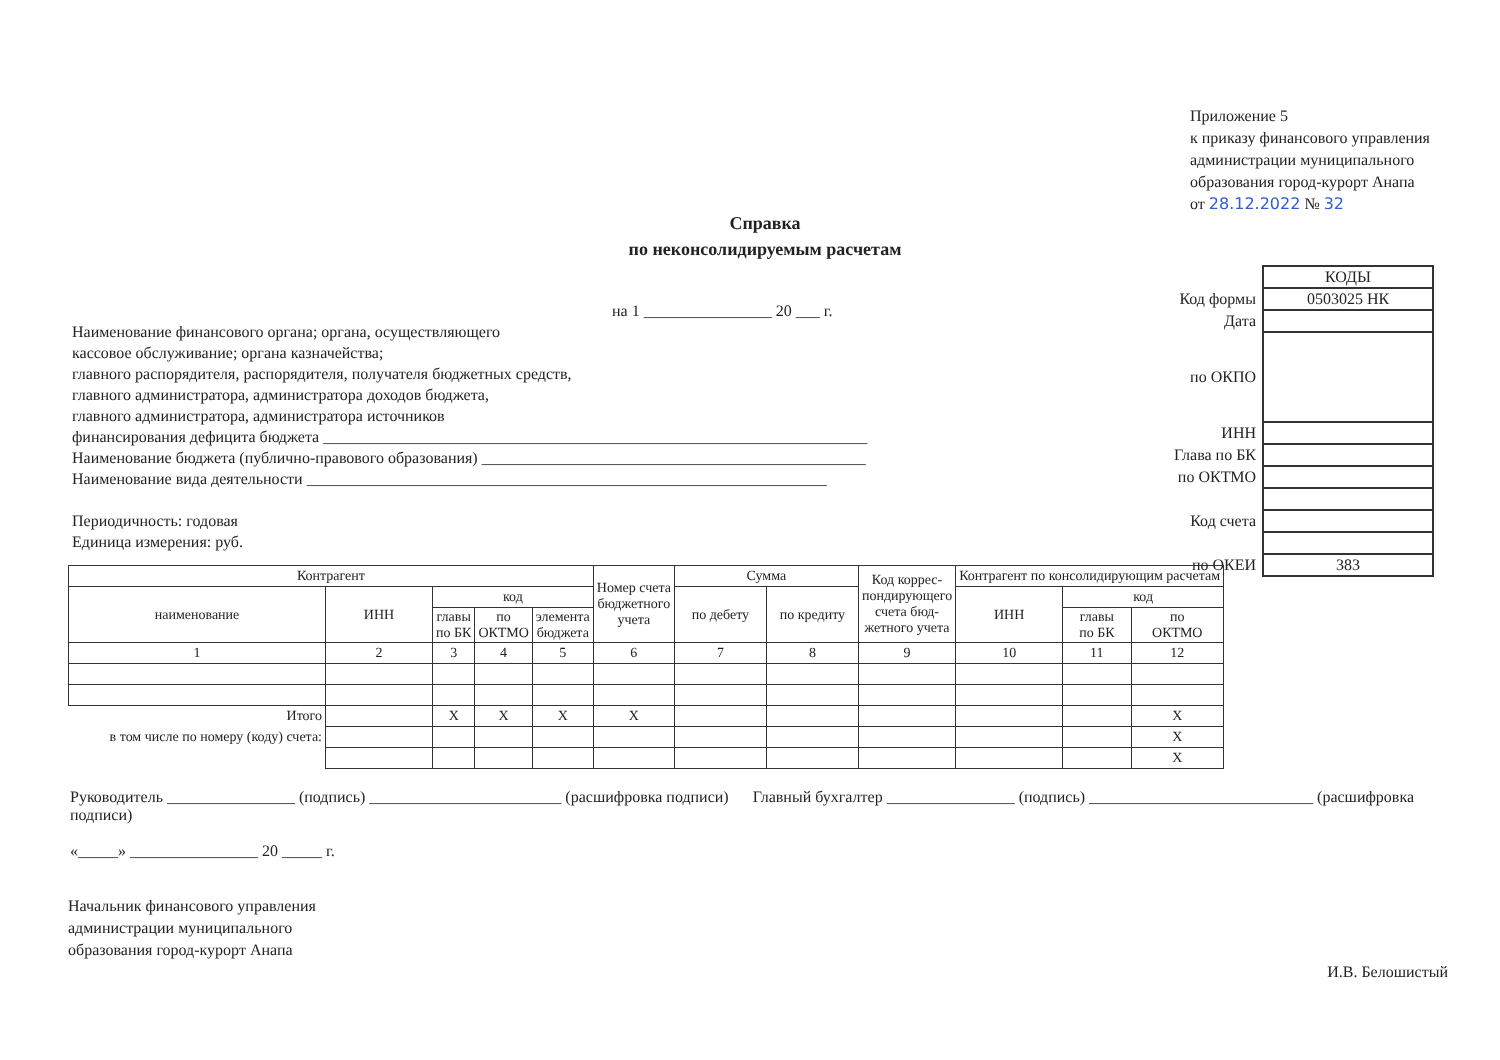Приложение 5
к приказу финансового управления
администрации муниципального
образования город-курорт Анапа
от 28.12.2022 № 32
Справка
по неконсолидируемым расчетам
| | КОДЫ |
| Код формы | 0503025 НК |
| Дата | |
| по ОКПО | |
| ИНН | |
| Глава по БК | |
| по ОКТМО | |
| Код счета | |
| по ОКЕИ | 383 |
на 1 ________________ 20 ___ г.
Наименование финансового органа; органа, осуществляющего
кассовое обслуживание; органа казначейства;
главного распорядителя, распорядителя, получателя бюджетных средств,
главного администратора, администратора доходов бюджета,
главного администратора, администратора источников
финансирования дефицита бюджета ____________________________________________________________________
Наименование бюджета (публично-правового образования) ________________________________________________
Наименование вида деятельности _________________________________________________________________
Периодичность: годовая
Единица измерения: руб.
| Контрагент | | | | | Номер счета бюджетного учета | Сумма | | Код коррес- пондирующего счета бюд- жетного учета | Контрагент по консолидирующим расчетам | | |
| --- | --- | --- | --- | --- | --- | --- | --- | --- | --- | --- | --- |
| наименование | ИНН | код | | | | по дебету | по кредиту | | ИНН | код | |
| | | главы по БК | по ОКТМО | элемента бюджета | | | | | | главы по БК | по ОКТМО |
| 1 | 2 | 3 | 4 | 5 | 6 | 7 | 8 | 9 | 10 | 11 | 12 |
| Итого | | X | X | X | X | | | | | | X |
| в том числе по номеру (коду) счета: | | | | | | | | | | | X |
| | | | | | | | | | | | X |
Руководитель ________________ (подпись) ________________________ (расшифровка подписи) Главный бухгалтер ________________ (подпись) ____________________________ (расшифровка подписи)
«_____» ________________ 20 _____ г.
Начальник финансового управления
администрации муниципального
образования город-курорт Анапа
И.В. Белошистый